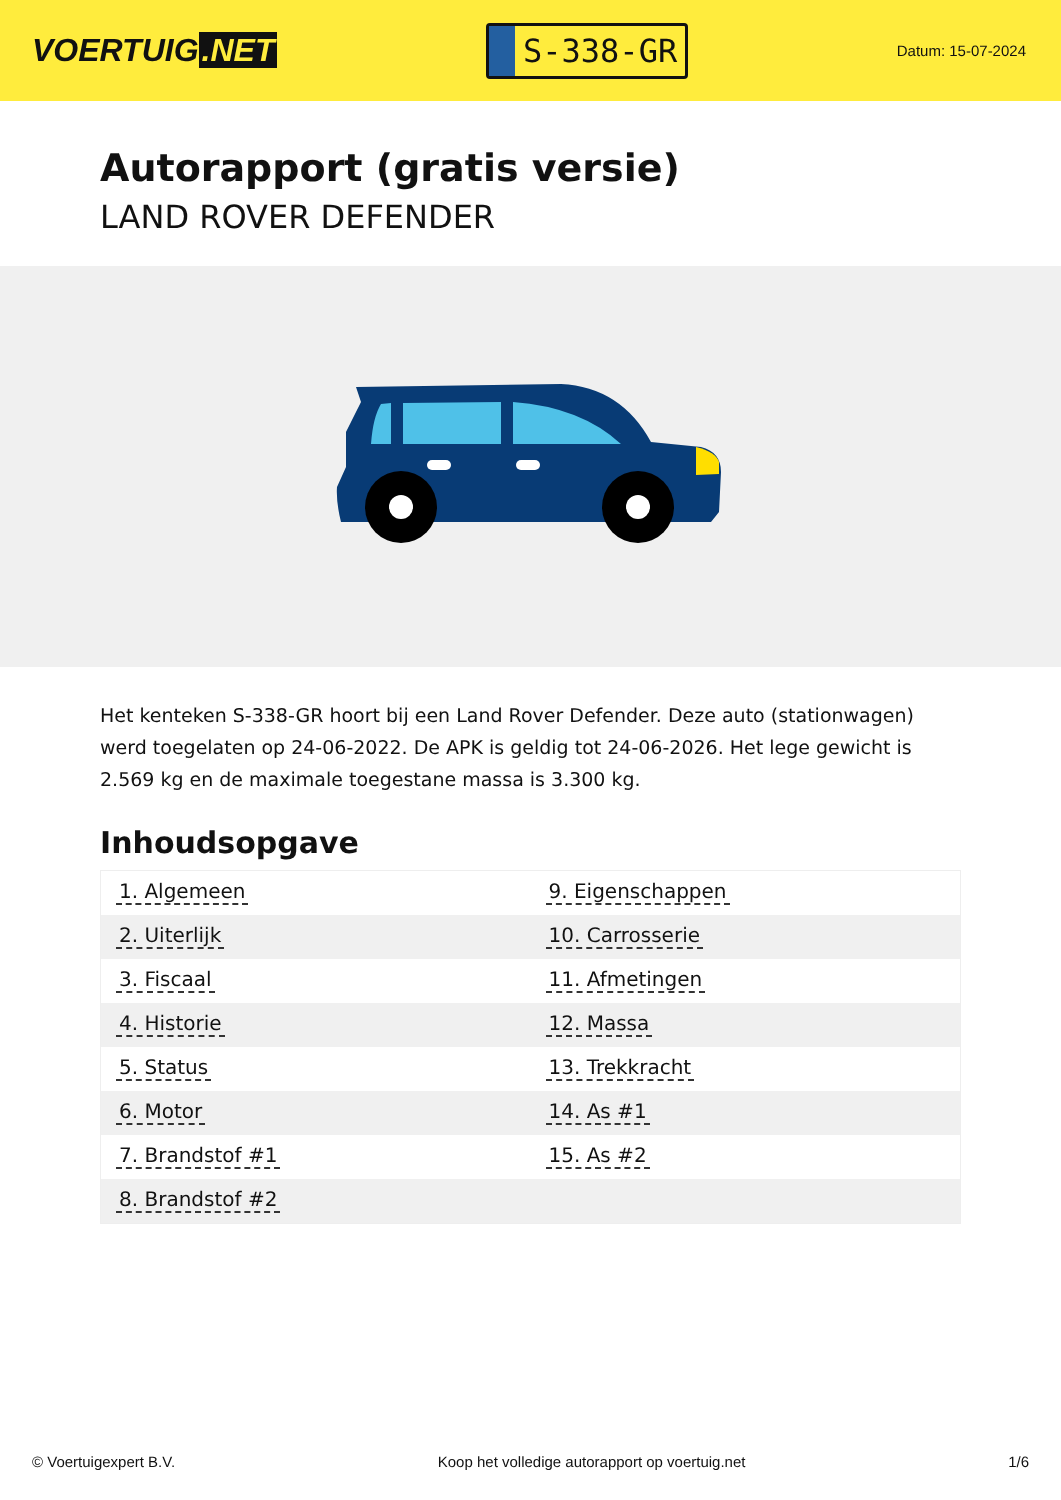VOERTUIG.NET
S-338-GR
Datum: 15-07-2024
Autorapport (gratis versie)
LAND ROVER DEFENDER
Het kenteken S-338-GR hoort bij een Land Rover Defender. Deze auto (stationwagen) werd toegelaten op 24-06-2022. De APK is geldig tot 24-06-2026. Het lege gewicht is 2.569 kg en de maximale toegestane massa is 3.300 kg.
Inhoudsopgave
| 1. Algemeen | 9. Eigenschappen |
| 2. Uiterlijk | 10. Carrosserie |
| 3. Fiscaal | 11. Afmetingen |
| 4. Historie | 12. Massa |
| 5. Status | 13. Trekkracht |
| 6. Motor | 14. As #1 |
| 7. Brandstof #1 | 15. As #2 |
| 8. Brandstof #2 | |
© Voertuigexpert B.V. Koop het volledige autorapport op voertuig.net 1/6